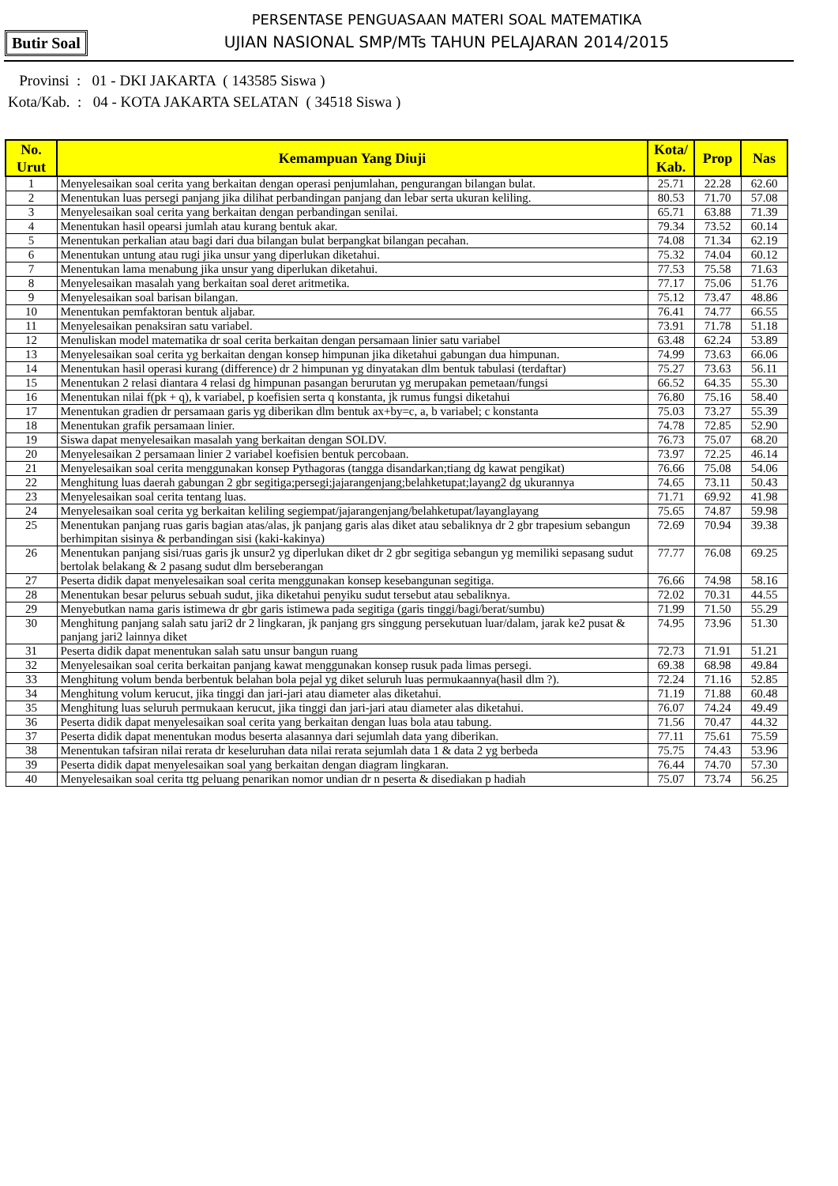PERSENTASE PENGUASAAN MATERI SOAL MATEMATIKA
UJIAN NASIONAL SMP/MTs TAHUN PELAJARAN 2014/2015
Butir Soal
Provinsi : 01 - DKI JAKARTA ( 143585 Siswa )
Kota/Kab. : 04 - KOTA JAKARTA SELATAN ( 34518 Siswa )
| No. Urut | Kemampuan Yang Diuji | Kota/ Kab. | Prop | Nas |
| --- | --- | --- | --- | --- |
| 1 | Menyelesaikan soal cerita yang berkaitan dengan operasi penjumlahan, pengurangan bilangan bulat. | 25.71 | 22.28 | 62.60 |
| 2 | Menentukan luas persegi panjang jika dilihat perbandingan panjang dan lebar serta ukuran keliling. | 80.53 | 71.70 | 57.08 |
| 3 | Menyelesaikan soal cerita yang berkaitan dengan perbandingan senilai. | 65.71 | 63.88 | 71.39 |
| 4 | Menentukan hasil opearsi jumlah atau kurang bentuk akar. | 79.34 | 73.52 | 60.14 |
| 5 | Menentukan perkalian atau bagi dari dua bilangan bulat berpangkat bilangan pecahan. | 74.08 | 71.34 | 62.19 |
| 6 | Menentukan untung atau rugi jika unsur yang diperlukan diketahui. | 75.32 | 74.04 | 60.12 |
| 7 | Menentukan lama menabung jika unsur yang diperlukan diketahui. | 77.53 | 75.58 | 71.63 |
| 8 | Menyelesaikan masalah yang berkaitan soal deret aritmetika. | 77.17 | 75.06 | 51.76 |
| 9 | Menyelesaikan soal barisan bilangan. | 75.12 | 73.47 | 48.86 |
| 10 | Menentukan pemfaktoran bentuk aljabar. | 76.41 | 74.77 | 66.55 |
| 11 | Menyelesaikan penaksiran satu variabel. | 73.91 | 71.78 | 51.18 |
| 12 | Menuliskan model matematika dr soal cerita berkaitan dengan persamaan linier satu variabel | 63.48 | 62.24 | 53.89 |
| 13 | Menyelesaikan soal cerita yg berkaitan dengan konsep himpunan jika diketahui gabungan dua himpunan. | 74.99 | 73.63 | 66.06 |
| 14 | Menentukan hasil operasi kurang (difference) dr 2 himpunan yg dinyatakan dlm bentuk tabulasi (terdaftar) | 75.27 | 73.63 | 56.11 |
| 15 | Menentukan 2 relasi diantara 4 relasi dg himpunan pasangan berurutan yg merupakan pemetaan/fungsi | 66.52 | 64.35 | 55.30 |
| 16 | Menentukan nilai f(pk + q), k variabel, p koefisien serta q konstanta, jk rumus fungsi diketahui | 76.80 | 75.16 | 58.40 |
| 17 | Menentukan gradien dr persamaan garis yg diberikan dlm bentuk ax+by=c, a, b variabel; c konstanta | 75.03 | 73.27 | 55.39 |
| 18 | Menentukan grafik persamaan linier. | 74.78 | 72.85 | 52.90 |
| 19 | Siswa dapat menyelesaikan masalah yang berkaitan dengan SOLDV. | 76.73 | 75.07 | 68.20 |
| 20 | Menyelesaikan 2 persamaan linier 2 variabel koefisien bentuk percobaan. | 73.97 | 72.25 | 46.14 |
| 21 | Menyelesaikan soal cerita menggunakan konsep Pythagoras (tangga disandarkan;tiang dg kawat pengikat) | 76.66 | 75.08 | 54.06 |
| 22 | Menghitung luas daerah gabungan 2 gbr segitiga;persegi;jajarangenjang;belahketupat;layang2 dg ukurannya | 74.65 | 73.11 | 50.43 |
| 23 | Menyelesaikan soal cerita tentang luas. | 71.71 | 69.92 | 41.98 |
| 24 | Menyelesaikan soal cerita yg berkaitan keliling segiempat/jajarangenjang/belahketupat/layanglayang | 75.65 | 74.87 | 59.98 |
| 25 | Menentukan panjang ruas garis bagian atas/alas, jk panjang garis alas diket atau sebaliknya dr 2 gbr trapesium sebangun berhimpitan sisinya & perbandingan sisi (kaki-kakinya) | 72.69 | 70.94 | 39.38 |
| 26 | Menentukan panjang sisi/ruas garis jk unsur2 yg diperlukan diket dr 2 gbr segitiga sebangun yg memiliki sepasang sudut bertolak belakang & 2 pasang sudut dlm berseberangan | 77.77 | 76.08 | 69.25 |
| 27 | Peserta didik dapat menyelesaikan soal cerita menggunakan konsep kesebangunan segitiga. | 76.66 | 74.98 | 58.16 |
| 28 | Menentukan besar pelurus sebuah sudut, jika diketahui penyiku sudut tersebut atau sebaliknya. | 72.02 | 70.31 | 44.55 |
| 29 | Menyebutkan nama garis istimewa dr gbr garis istimewa pada segitiga (garis tinggi/bagi/berat/sumbu) | 71.99 | 71.50 | 55.29 |
| 30 | Menghitung panjang salah satu jari2 dr 2 lingkaran, jk panjang grs singgung persekutuan luar/dalam, jarak ke2 pusat & panjang jari2 lainnya diket | 74.95 | 73.96 | 51.30 |
| 31 | Peserta didik dapat menentukan salah satu unsur bangun ruang | 72.73 | 71.91 | 51.21 |
| 32 | Menyelesaikan soal cerita berkaitan panjang kawat menggunakan konsep rusuk pada limas persegi. | 69.38 | 68.98 | 49.84 |
| 33 | Menghitung volum benda berbentuk belahan bola pejal yg diket seluruh luas permukaannya(hasil dlm ?). | 72.24 | 71.16 | 52.85 |
| 34 | Menghitung volum kerucut, jika tinggi dan jari-jari atau diameter alas diketahui. | 71.19 | 71.88 | 60.48 |
| 35 | Menghitung luas seluruh permukaan kerucut, jika tinggi dan jari-jari atau diameter alas diketahui. | 76.07 | 74.24 | 49.49 |
| 36 | Peserta didik dapat menyelesaikan soal cerita yang berkaitan dengan luas bola atau tabung. | 71.56 | 70.47 | 44.32 |
| 37 | Peserta didik dapat menentukan modus beserta alasannya dari sejumlah data yang diberikan. | 77.11 | 75.61 | 75.59 |
| 38 | Menentukan tafsiran nilai rerata dr keseluruhan data nilai rerata sejumlah data 1 & data 2 yg berbeda | 75.75 | 74.43 | 53.96 |
| 39 | Peserta didik dapat menyelesaikan soal yang berkaitan dengan diagram lingkaran. | 76.44 | 74.70 | 57.30 |
| 40 | Menyelesaikan soal cerita ttg peluang penarikan nomor undian dr n peserta & disediakan p hadiah | 75.07 | 73.74 | 56.25 |